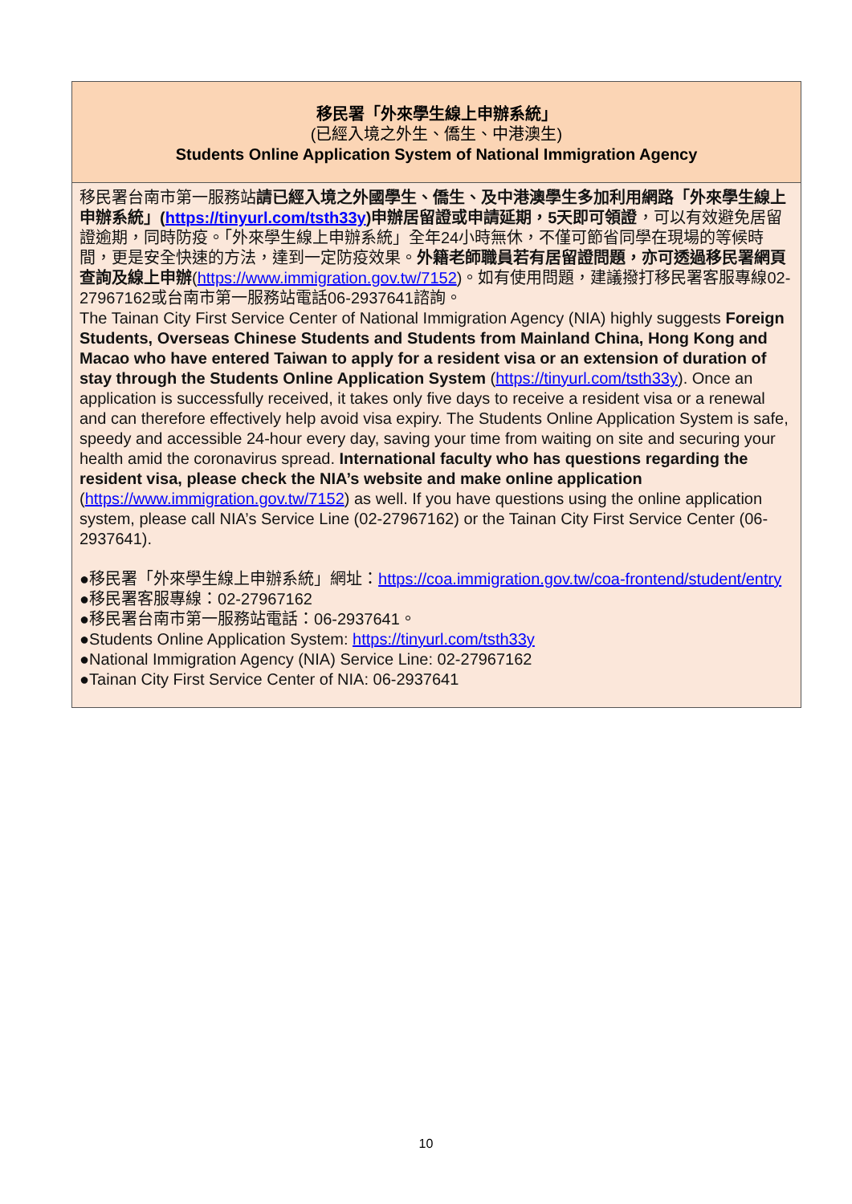移民署「外來學生線上申辦系統」
(已經入境之外生、僑生、中港澳生)
Students Online Application System of National Immigration Agency
移民署台南市第一服務站請已經入境之外國學生、僑生、及中港澳學生多加利用網路「外來學生線上申辦系統」(https://tinyurl.com/tsth33y)申辦居留證或申請延期，5天即可領證，可以有效避免居留證逾期，同時防疫。「外來學生線上申辦系統」全年24小時無休，不僅可節省同學在現場的等候時間，更是安全快速的方法，達到一定防疫效果。外籍老師職員若有居留證問題，亦可透過移民署網頁查詢及線上申辦(https://www.immigration.gov.tw/7152)。如有使用問題，建議撥打移民署客服專線02-27967162或台南市第一服務站電話06-2937641諮詢。
The Tainan City First Service Center of National Immigration Agency (NIA) highly suggests Foreign Students, Overseas Chinese Students and Students from Mainland China, Hong Kong and Macao who have entered Taiwan to apply for a resident visa or an extension of duration of stay through the Students Online Application System (https://tinyurl.com/tsth33y). Once an application is successfully received, it takes only five days to receive a resident visa or a renewal and can therefore effectively help avoid visa expiry. The Students Online Application System is safe, speedy and accessible 24-hour every day, saving your time from waiting on site and securing your health amid the coronavirus spread. International faculty who has questions regarding the resident visa, please check the NIA’s website and make online application (https://www.immigration.gov.tw/7152) as well. If you have questions using the online application system, please call NIA’s Service Line (02-27967162) or the Tainan City First Service Center (06-2937641).
●移民署「外來學生線上申辦系統」網址：https://coa.immigration.gov.tw/coa-frontend/student/entry
●移民署客服專線：02-27967162
●移民署台南市第一服務站電話：06-2937641。
●Students Online Application System: https://tinyurl.com/tsth33y
●National Immigration Agency (NIA) Service Line: 02-27967162
●Tainan City First Service Center of NIA: 06-2937641
10